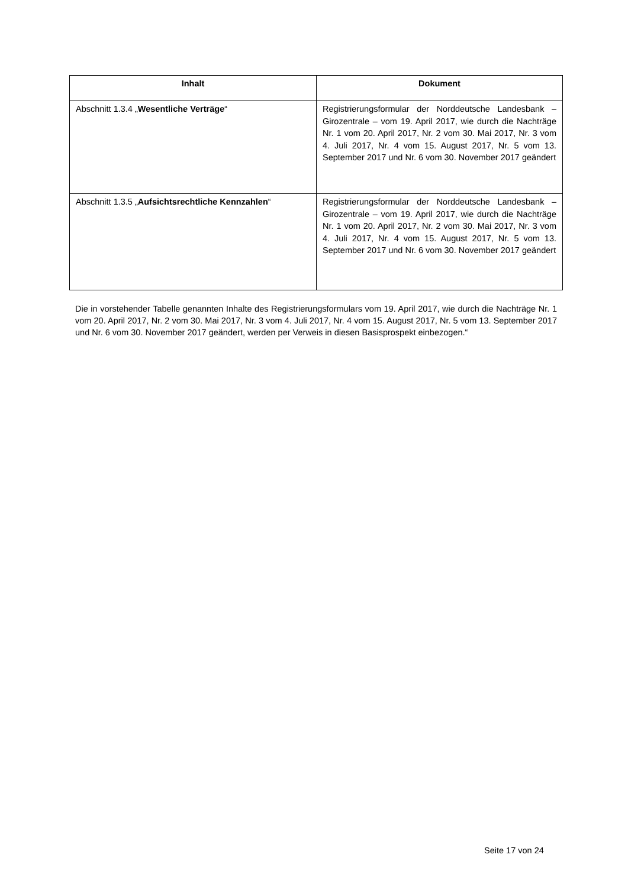| Inhalt | Dokument |
| --- | --- |
| Abschnitt 1.3.4 „ Wesentliche Verträge “ | Registrierungsformular der Norddeutsche Landesbank – Girozentrale – vom 19. April 2017, wie durch die Nachträge Nr. 1 vom 20. April 2017, Nr. 2 vom 30. Mai 2017, Nr. 3 vom 4. Juli 2017, Nr. 4 vom 15. August 2017, Nr. 5 vom 13. September 2017 und Nr. 6 vom 30. November 2017 geändert |
| Abschnitt 1.3.5 „ Aufsichtsrechtliche Kennzahlen “ | Registrierungsformular der Norddeutsche Landesbank – Girozentrale – vom 19. April 2017, wie durch die Nachträge Nr. 1 vom 20. April 2017, Nr. 2 vom 30. Mai 2017, Nr. 3 vom 4. Juli 2017, Nr. 4 vom 15. August 2017, Nr. 5 vom 13. September 2017 und Nr. 6 vom 30. November 2017 geändert |
Die in vorstehender Tabelle genannten Inhalte des Registrierungsformulars vom 19. April 2017, wie durch die Nachträge Nr. 1 vom 20. April 2017, Nr. 2 vom 30. Mai 2017, Nr. 3 vom 4. Juli 2017, Nr. 4 vom 15. August 2017, Nr. 5 vom 13. September 2017 und Nr. 6 vom 30. November 2017 geändert, werden per Verweis in diesen Basisprospekt einbezogen.“
Seite 17 von 24